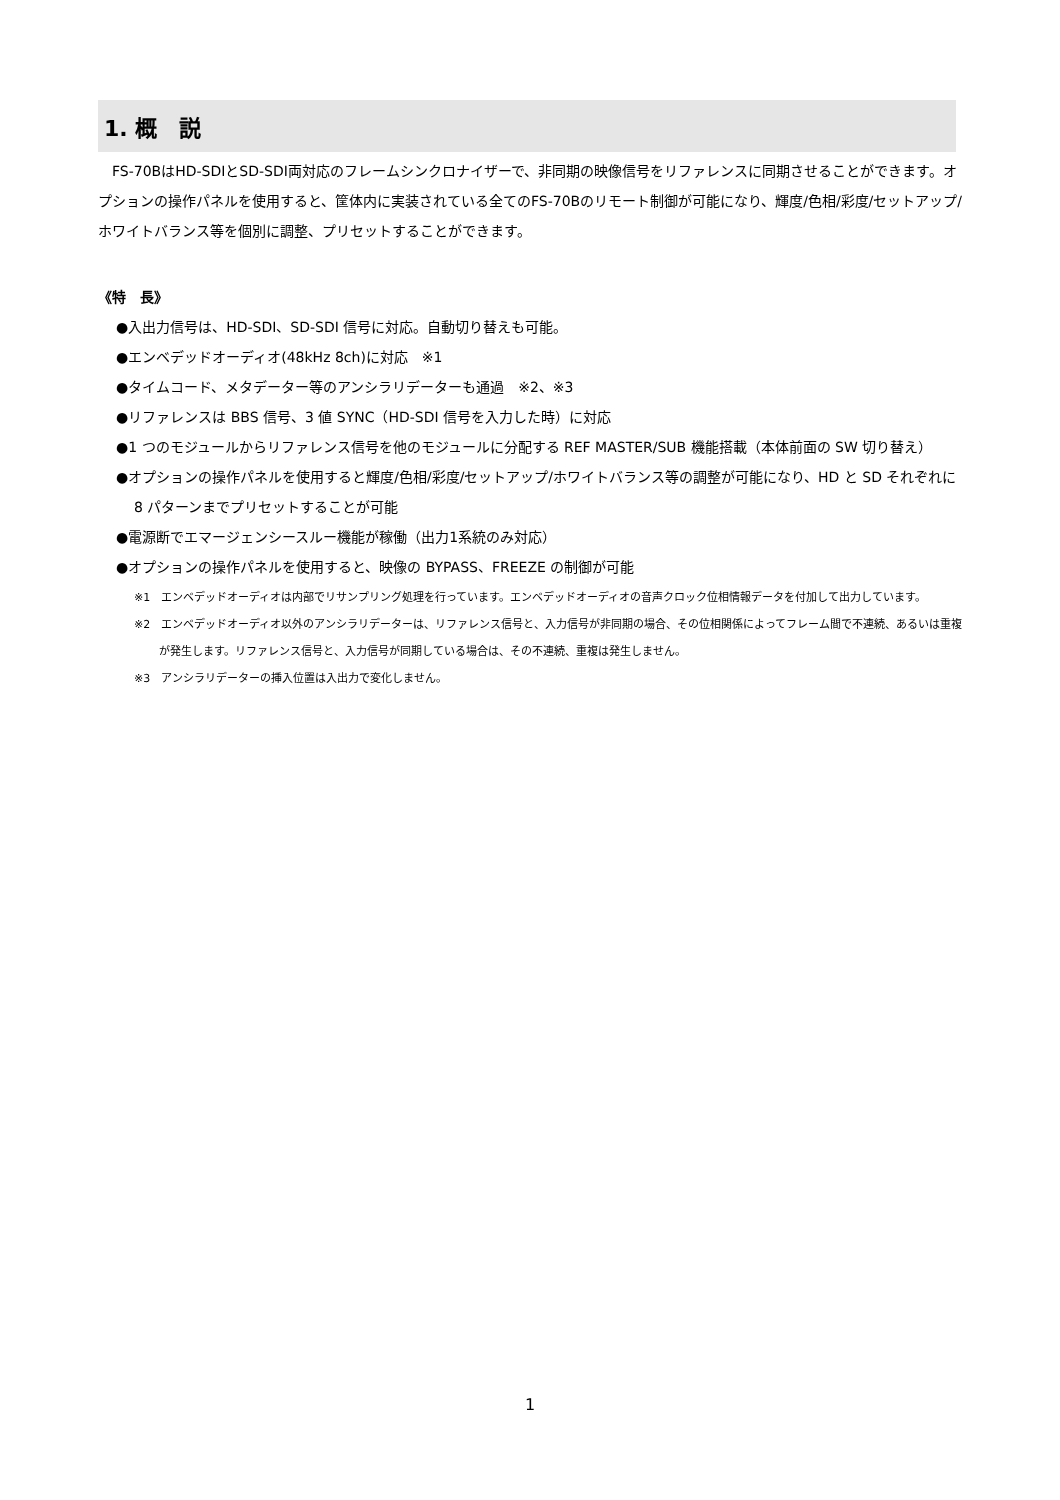1. 概　説
FS-70BはHD-SDIとSD-SDI両対応のフレームシンクロナイザーで、非同期の映像信号をリファレンスに同期させることができます。オプションの操作パネルを使用すると、筐体内に実装されている全てのFS-70Bのリモート制御が可能になり、輝度/色相/彩度/セットアップ/ホワイトバランス等を個別に調整、プリセットすることができます。
《特　長》
●入出力信号は、HD-SDI、SD-SDI 信号に対応。自動切り替えも可能。
●エンベデッドオーディオ(48kHz 8ch)に対応　※1
●タイムコード、メタデーター等のアンシラリデーターも通過　※2、※3
●リファレンスは BBS 信号、3 値 SYNC（HD-SDI 信号を入力した時）に対応
●1 つのモジュールからリファレンス信号を他のモジュールに分配する REF MASTER/SUB 機能搭載（本体前面の SW 切り替え）
●オプションの操作パネルを使用すると輝度/色相/彩度/セットアップ/ホワイトバランス等の調整が可能になり、HD と SD それぞれに 8 パターンまでプリセットすることが可能
●電源断でエマージェンシースルー機能が稼働（出力1系統のみ対応）
●オプションの操作パネルを使用すると、映像の BYPASS、FREEZE の制御が可能
※1　エンベデッドオーディオは内部でリサンプリング処理を行っています。エンベデッドオーディオの音声クロック位相情報データを付加して出力しています。
※2　エンベデッドオーディオ以外のアンシラリデーターは、リファレンス信号と、入力信号が非同期の場合、その位相関係によってフレーム間で不連続、あるいは重複が発生します。リファレンス信号と、入力信号が同期している場合は、その不連続、重複は発生しません。
※3　アンシラリデーターの挿入位置は入出力で変化しません。
1